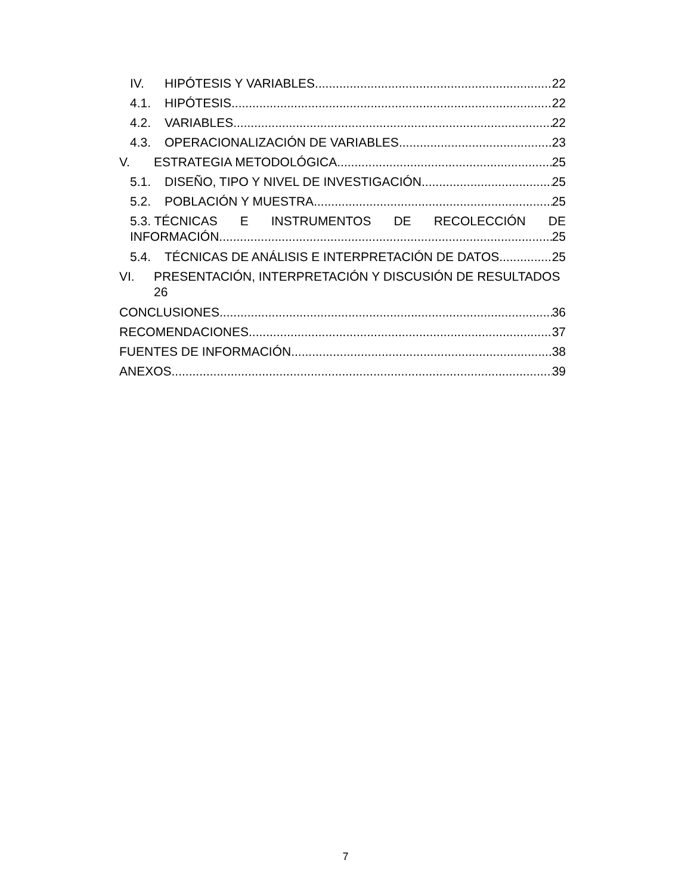IV. HIPÓTESIS Y VARIABLES 22
4.1. HIPÓTESIS 22
4.2. VARIABLES 22
4.3. OPERACIONALIZACIÓN DE VARIABLES 23
V. ESTRATEGIA METODOLÓGICA 25
5.1. DISEÑO, TIPO Y NIVEL DE INVESTIGACIÓN 25
5.2. POBLACIÓN Y MUESTRA 25
5.3. TÉCNICAS E INSTRUMENTOS DE RECOLECCIÓN DE
INFORMACIÓN 25
5.4. TÉCNICAS DE ANÁLISIS E INTERPRETACIÓN DE DATOS 25
VI. PRESENTACIÓN, INTERPRETACIÓN Y DISCUSIÓN DE RESULTADOS 26
CONCLUSIONES 36
RECOMENDACIONES 37
FUENTES DE INFORMACIÓN 38
ANEXOS 39
7